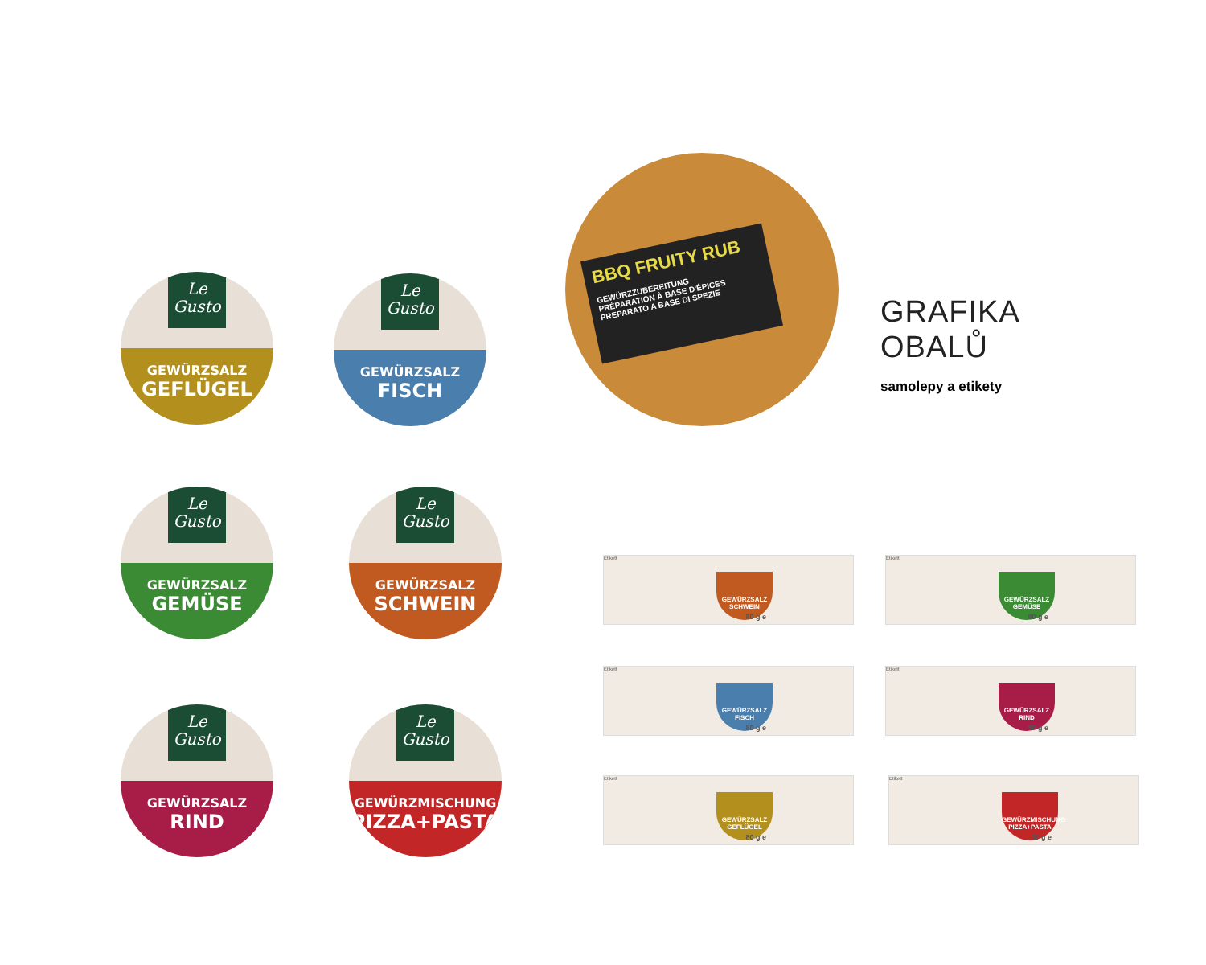Le
Gusto
GEWÜRZSALZ
GEFLÜGEL
Le
Gusto
GEWÜRZSALZ
FISCH
Le
Gusto
GEWÜRZSALZ
GEMÜSE
Le
Gusto
GEWÜRZSALZ
SCHWEIN
Le
Gusto
GEWÜRZSALZ
RIND
Le
Gusto
GEWÜRZMISCHUNG
PIZZA+PASTA
BBQ FRUITY RUB
GEWÜRZZUBEREITUNG
PRÉPARATION À BASE D'ÉPICES
PREPARATO A BASE DI SPEZIE
GRAFIKA
OBALŮ
samolepy a etikety
Etikett
GEWÜRZSALZ
SCHWEIN
80 g e
Etikett
GEWÜRZSALZ
GEMÜSE
80 g e
Etikett
GEWÜRZSALZ
FISCH
80 g e
Etikett
GEWÜRZSALZ
RIND
80 g e
Etikett
GEWÜRZSALZ
GEFLÜGEL
80 g e
Etikett
GEWÜRZMISCHUNG
PIZZA+PASTA
30 g e